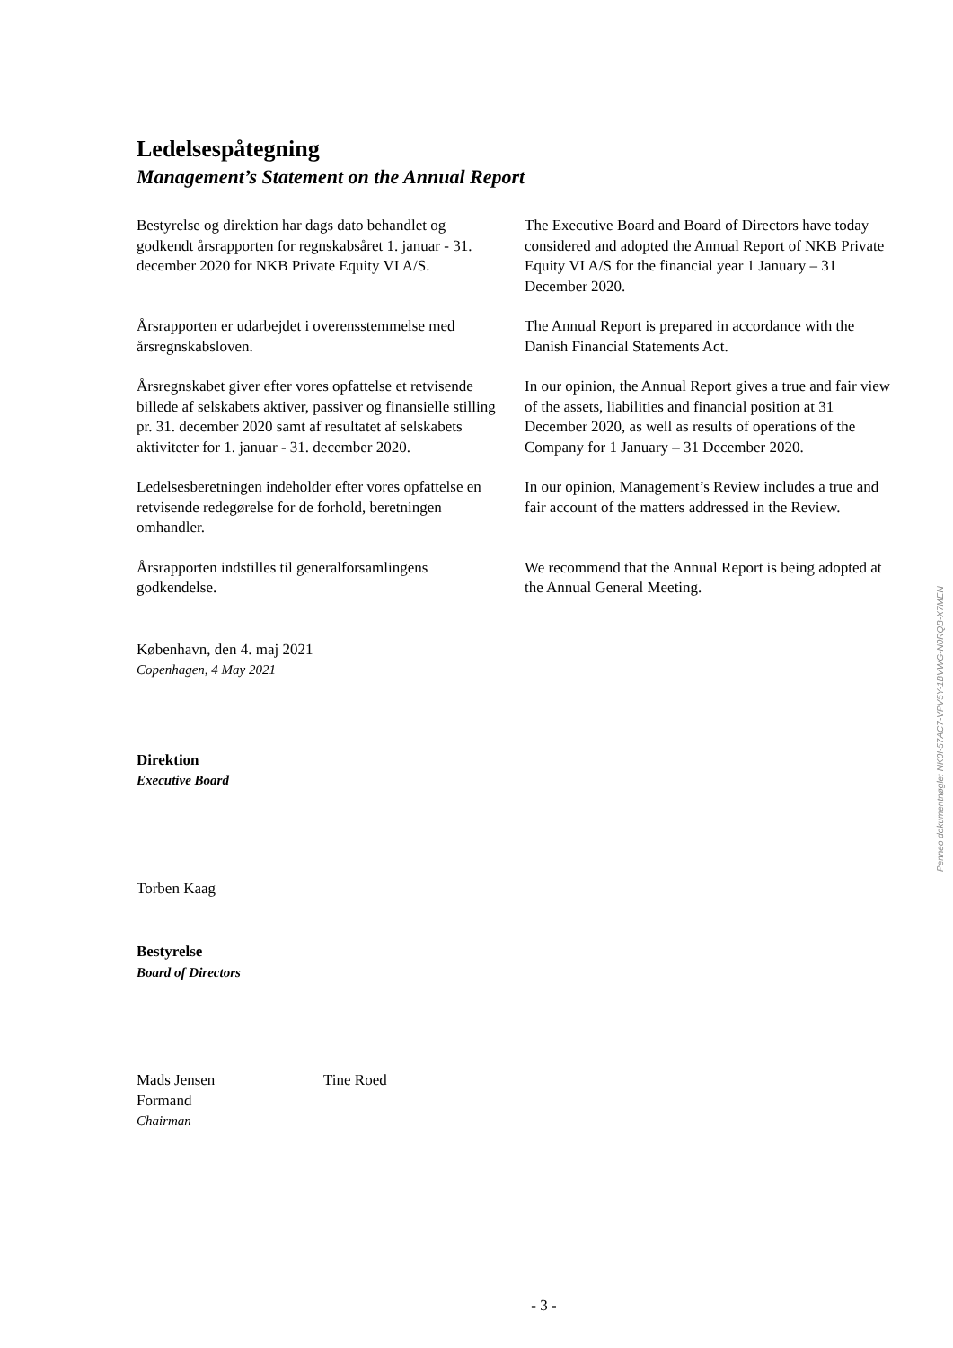Ledelsespåtegning
Management’s Statement on the Annual Report
Bestyrelse og direktion har dags dato behandlet og godkendt årsrapporten for regnskabsåret 1. januar - 31. december 2020 for NKB Private Equity VI A/S.
The Executive Board and Board of Directors have today considered and adopted the Annual Report of NKB Private Equity VI A/S for the financial year 1 January – 31 December 2020.
Årsrapporten er udarbejdet i overensstemmelse med årsregnskabsloven.
The Annual Report is prepared in accordance with the Danish Financial Statements Act.
Årsregnskabet giver efter vores opfattelse et retvisende billede af selskabets aktiver, passiver og finansielle stilling pr. 31. december 2020 samt af resultatet af selskabets aktiviteter for 1. januar - 31. december 2020.
In our opinion, the Annual Report gives a true and fair view of the assets, liabilities and financial position at 31 December 2020, as well as results of operations of the Company for 1 January – 31 December 2020.
Ledelsesberetningen indeholder efter vores opfattelse en retvisende redegørelse for de forhold, beretningen omhandler.
In our opinion, Management’s Review includes a true and fair account of the matters addressed in the Review.
Årsrapporten indstilles til generalforsamlingens godkendelse.
We recommend that the Annual Report is being adopted at the Annual General Meeting.
København, den 4. maj 2021
Copenhagen, 4 May 2021
Direktion
Executive Board
Torben Kaag
Bestyrelse
Board of Directors
Mads Jensen
Formand
Chairman
Tine Roed
Penneo dokumentnøgle: NK0I-57AC7-VPV5Y-1BVWG-N0RQB-X7MEN
- 3 -